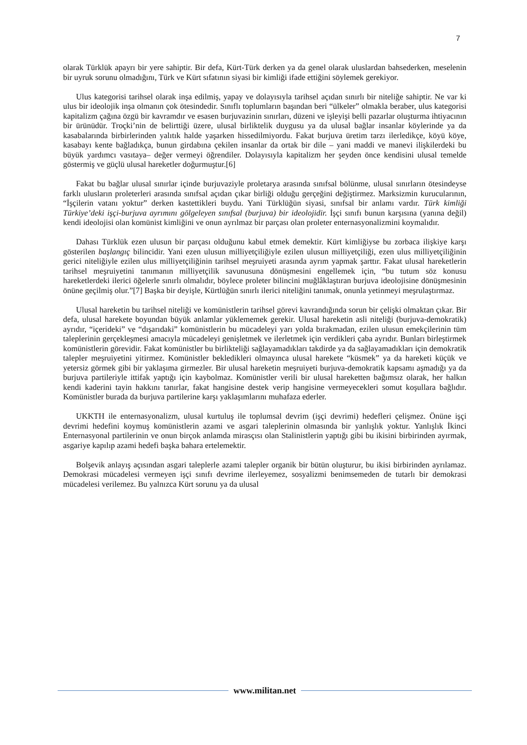7
olarak Türklük apayrı bir yere sahiptir. Bir defa, Kürt-Türk derken ya da genel olarak uluslardan bahsederken, meselenin bir uyruk sorunu olmadığını, Türk ve Kürt sıfatının siyasi bir kimliği ifade ettiğini söylemek gerekiyor.
Ulus kategorisi tarihsel olarak inşa edilmiş, yapay ve dolayısıyla tarihsel açıdan sınırlı bir niteliğe sahiptir. Ne var ki ulus bir ideolojik inşa olmanın çok ötesindedir. Sınıflı toplumların başından beri “ülkeler” olmakla beraber, ulus kategorisi kapitalizm çağına özgü bir kavramdır ve esasen burjuvazinin sınırları, düzeni ve işleyişi belli pazarlar oluşturma ihtiyacının bir ürünüdür. Troçki’nin de belirttiği üzere, ulusal birliktelik duygusu ya da ulusal bağlar insanlar köylerinde ya da kasabalarında birbirlerinden yalıtık halde yaşarken hissedilmiyordu. Fakat burjuva üretim tarzı ilerledikçe, köyü köye, kasabayı kente bağladıkça, bunun girdabına çekilen insanlar da ortak bir dile – yani maddi ve manevi ilişkilerdeki bu büyük yardımcı vasıtaya– değer vermeyi öğrendiler. Dolayısıyla kapitalizm her şeyden önce kendisini ulusal temelde göstermiş ve güçlü ulusal hareketler doğurmuştur.[6]
Fakat bu bağlar ulusal sınırlar içinde burjuvaziyle proletarya arasında sınıfsal bölünme, ulusal sınırların ötesindeyse farklı ulusların proleterleri arasında sınıfsal açıdan çıkar birliği olduğu gerçeğini değiştirmez. Marksizmin kurucularının, “İşçilerin vatanı yoktur” derken kastettikleri buydu. Yani Türklüğün siyasi, sınıfsal bir anlamı vardır. Türk kimliği Türkiye’deki işçi-burjuva ayrımını gölgeleyen sınıfsal (burjuva) bir ideolojidir. İşçi sınıfı bunun karşısına (yanına değil) kendi ideolojisi olan komünist kimliğini ve onun ayrılmaz bir parçası olan proleter enternasyonalizmini koymalıdır.
Dahası Türklük ezen ulusun bir parçası olduğunu kabul etmek demektir. Kürt kimliğiyse bu zorbaca ilişkiye karşı gösterilen başlangıç bilincidir. Yani ezen ulusun milliyetçiliğiyle ezilen ulusun milliyetçiliği, ezen ulus milliyetçiliğinin gerici niteliğiyle ezilen ulus milliyetçiliğinin tarihsel meşruiyeti arasında ayrım yapmak şarttır. Fakat ulusal hareketlerin tarihsel meşruiyetini tanımanın milliyetçilik savunusuna dönüşmesini engellemek için, “bu tutum söz konusu hareketlerdeki ilerici öğelerle sınırlı olmalıdır, böylece proleter bilincini muğlâklaştıran burjuva ideolojisine dönüşmesinin önüne geçilmiş olur.”[7] Başka bir deyişle, Kürtlüğün sınırlı ilerici niteliğini tanımak, onunla yetinmeyi meşrulaştırmaz.
Ulusal hareketin bu tarihsel niteliği ve komünistlerin tarihsel görevi kavrandığında sorun bir çelişki olmaktan çıkar. Bir defa, ulusal harekete boyundan büyük anlamlar yüklememek gerekir. Ulusal hareketin asli niteliği (burjuva-demokratik) ayrıdır, “içerideki” ve “dışarıdaki” komünistlerin bu mücadeleyi yarı yolda bırakmadan, ezilen ulusun emekçilerinin tüm taleplerinin gerçekleşmesi amacıyla mücadeleyi genişletmek ve ilerletmek için verdikleri çaba ayrıdır. Bunları birleştirmek komünistlerin görevidir. Fakat komünistler bu birlikteliği sağlayamadıkları takdirde ya da sağlayamadıkları için demokratik talepler meşruiyetini yitirmez. Komünistler bekledikleri olmayınca ulusal harekete “küsmek” ya da hareketi küçük ve yetersiz görmek gibi bir yaklaşıma girmezler. Bir ulusal hareketin meşruiyeti burjuva-demokratik kapsamı aşmadığı ya da burjuva partileriyle ittifak yaptığı için kaybolmaz. Komünistler verili bir ulusal hareketten bağımsız olarak, her halkın kendi kaderini tayin hakkını tanırlar, fakat hangisine destek verip hangisine vermeyecekleri somut koşullara bağlıdır. Komünistler burada da burjuva partilerine karşı yaklaşımlarını muhafaza ederler.
UKKTH ile enternasyonalizm, ulusal kurtuluş ile toplumsal devrim (işçi devrimi) hedefleri çelişmez. Önüne işçi devrimi hedefini koymuş komünistlerin azami ve asgari taleplerinin olmasında bir yanlışlık yoktur. Yanlışlık İkinci Enternasyonal partilerinin ve onun birçok anlamda mirasçısı olan Stalinistlerin yaptığı gibi bu ikisini birbirinden ayırmak, asgariye kapılıp azami hedefi başka bahara ertelemektir.
Bolşevik anlayış açısından asgari taleplerle azami talepler organik bir bütün oluşturur, bu ikisi birbirinden ayrılamaz. Demokrasi mücadelesi vermeyen işçi sınıfı devrime ilerleyemez, sosyalizmi benimsemeden de tutarlı bir demokrasi mücadelesi verilemez. Bu yalnızca Kürt sorunu ya da ulusal
www.militan.net